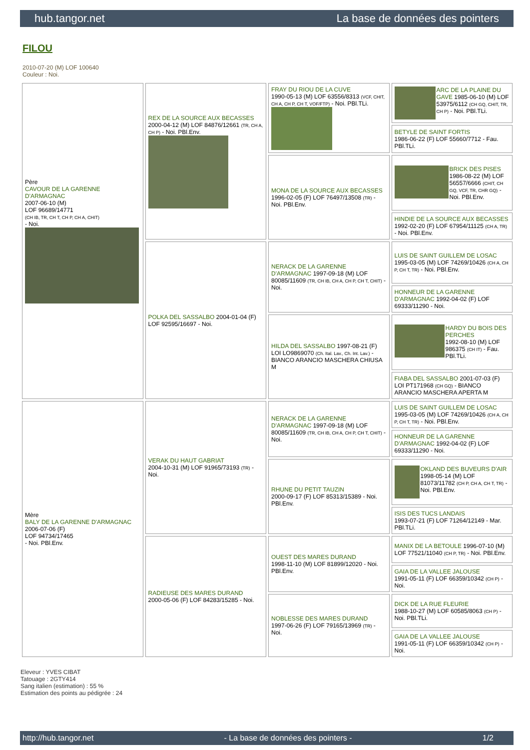hub.tangor.net La base de données des pointers
FILOU
2010-07-20 (M) LOF 100640
Couleur : Noi.
| Père CAVOUR DE LA GARENNE D'ARMAGNAC 2007-06-10 (M) LOF 96689/14771 (CH IB, TR, CH T, CH P, CH A, CHIT) - Noi. | REX DE LA SOURCE AUX BECASSES 2000-04-12 (M) LOF 84876/12661 (TR, CH A, CH P) - Noi. PBl.Env. | FRAY DU RIOU DE LA CUVE 1990-05-13 (M) LOF 63556/8313 (VCF, CHIT, CH A, CH P, CH T, VOF/FTP) - Noi. PBl.TLi. | ARC DE LA PLAINE DU GAVE 1985-06-10 (M) LOF 53975/6112 (CH GQ, CHIT, TR, CH P) - Noi. PBl.TLi. |
| | | | BETYLE DE SAINT FORTIS 1986-06-22 (F) LOF 55660/7712 - Fau. PBl.TLi. |
| | | MONA DE LA SOURCE AUX BECASSES 1996-02-05 (F) LOF 76497/13508 (TR) - Noi. PBl.Env. | BRICK DES PISES 1986-08-22 (M) LOF 56557/6666 (CHIT, CH GQ, VCF, TR, CHR GQ) - Noi. PBl.Env. |
| | | | HINDIE DE LA SOURCE AUX BECASSES 1992-02-20 (F) LOF 67954/11125 (CH A, TR) - Noi. PBl.Env. |
| | POLKA DEL SASSALBO 2004-01-04 (F) LOF 92595/16697 - Noi. | NERACK DE LA GARENNE D'ARMAGNAC 1997-09-18 (M) LOF 80085/11609 (TR, CH IB, CH A, CH P, CH T, CHIT) - Noi. | LUIS DE SAINT GUILLEM DE LOSAC 1995-03-05 (M) LOF 74269/10426 (CH A, CH P, CH T, TR) - Noi. PBl.Env. |
| | | | HONNEUR DE LA GARENNE D'ARMAGNAC 1992-04-02 (F) LOF 69333/11290 - Noi. |
| | | HILDA DEL SASSALBO 1997-08-21 (F) LOI LO9869070 (Ch. Ital. Lav., Ch. Int. Lav.) - BIANCO ARANCIO MASCHERA CHIUSA M | HARDY DU BOIS DES PERCHES 1992-08-10 (M) LOF 986375 (CH IT) - Fau. PBl.TLi. |
| | | | FIABA DEL SASSALBO 2001-07-03 (F) LOI PT171968 (CH GQ) - BIANCO ARANCIO MASCHERA APERTA M |
| Mère BALY DE LA GARENNE D'ARMAGNAC 2006-07-06 (F) LOF 94734/17465 - Noi. PBl.Env. | VERAK DU HAUT GABRIAT 2004-10-31 (M) LOF 91965/73193 (TR) - Noi. | NERACK DE LA GARENNE D'ARMAGNAC 1997-09-18 (M) LOF 80085/11609 (TR, CH IB, CH A, CH P, CH T, CHIT) - Noi. | LUIS DE SAINT GUILLEM DE LOSAC 1995-03-05 (M) LOF 74269/10426 (CH A, CH P, CH T, TR) - Noi. PBl.Env. |
| | | | HONNEUR DE LA GARENNE D'ARMAGNAC 1992-04-02 (F) LOF 69333/11290 - Noi. |
| | | RHUNE DU PETIT TAUZIN 2000-09-17 (F) LOF 85313/15389 - Noi. PBl.Env. | OKLAND DES BUVEURS D'AIR 1998-05-14 (M) LOF 81073/11782 (CH P, CH A, CH T, TR) - Noi. PBl.Env. |
| | | | ISIS DES TUCS LANDAIS 1993-07-21 (F) LOF 71264/12149 - Mar. PBl.TLi. |
| | RADIEUSE DES MARES DURAND 2000-05-06 (F) LOF 84283/15285 - Noi. | OUEST DES MARES DURAND 1998-11-10 (M) LOF 81899/12020 - Noi. PBl.Env. | MANIX DE LA BETOULE 1996-07-10 (M) LOF 77521/11040 (CH P, TR) - Noi. PBl.Env. |
| | | | GAIA DE LA VALLEE JALOUSE 1991-05-11 (F) LOF 66359/10342 (CH P) - Noi. |
| | | NOBLESSE DES MARES DURAND 1997-06-26 (F) LOF 79165/13969 (TR) - Noi. | DICK DE LA RUE FLEURIE 1988-10-27 (M) LOF 60585/8063 (CH P) - Noi. PBl.TLi. |
| | | | GAIA DE LA VALLEE JALOUSE 1991-05-11 (F) LOF 66359/10342 (CH P) - Noi. |
Eleveur : YVES CIBAT
Tatouage : 2GTY414
Sang italien (estimation) : 55 %
Estimation des points au pédigrée : 24
http://hub.tangor.net - La base de données des pointers - 1/2